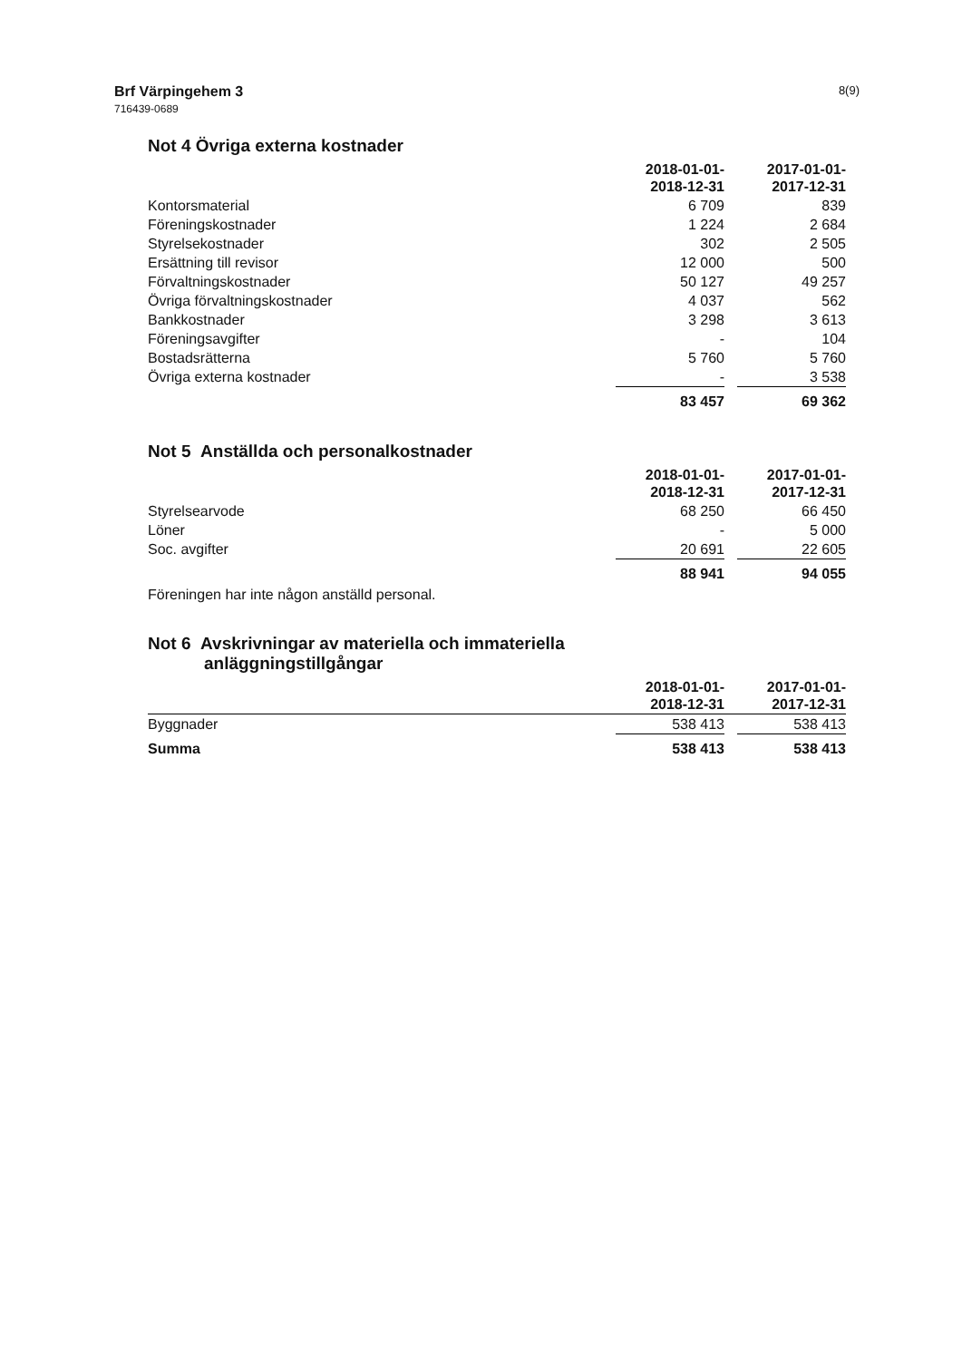Brf Värpingehem 3
716439-0689
8(9)
Not 4 Övriga externa kostnader
| | 2018-01-01- 2018-12-31 | | 2017-01-01- 2017-12-31 |
| Kontorsmaterial | 6 709 | | 839 |
| Föreningskostnader | 1 224 | | 2 684 |
| Styrelsekostnader | 302 | | 2 505 |
| Ersättning till revisor | 12 000 | | 500 |
| Förvaltningskostnader | 50 127 | | 49 257 |
| Övriga förvaltningskostnader | 4 037 | | 562 |
| Bankkostnader | 3 298 | | 3 613 |
| Föreningsavgifter | - | | 104 |
| Bostadsrätterna | 5 760 | | 5 760 |
| Övriga externa kostnader | - | | 3 538 |
| | 83 457 | | 69 362 |
Not 5 Anställda och personalkostnader
| | 2018-01-01- 2018-12-31 | | 2017-01-01- 2017-12-31 |
| Styrelsearvode | 68 250 | | 66 450 |
| Löner | - | | 5 000 |
| Soc. avgifter | 20 691 | | 22 605 |
| | 88 941 | | 94 055 |
Föreningen har inte någon anställd personal.
Not 6 Avskrivningar av materiella och immateriella
anläggningstillgångar
| | 2018-01-01- 2018-12-31 | | 2017-01-01- 2017-12-31 |
| Byggnader | 538 413 | | 538 413 |
| Summa | 538 413 | | 538 413 |